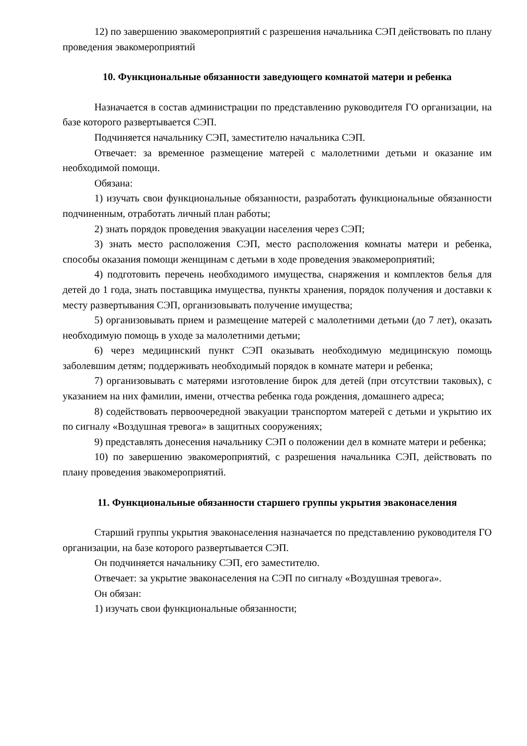12) по завершению эвакомероприятий с разрешения начальника СЭП действовать по плану проведения эвакомероприятий
10. Функциональные обязанности заведующего комнатой матери и ребенка
Назначается в состав администрации по представлению руководителя ГО организации, на базе которого развертывается СЭП.
Подчиняется начальнику СЭП, заместителю начальника СЭП.
Отвечает: за временное размещение матерей с малолетними детьми и оказание им необходимой помощи.
Обязана:
1) изучать свои функциональные обязанности, разработать функциональные обязанности подчиненным, отработать личный план работы;
2) знать порядок проведения эвакуации населения через СЭП;
3) знать место расположения СЭП, место расположения комнаты матери и ребенка, способы оказания помощи женщинам с детьми в ходе проведения эвакомероприятий;
4) подготовить перечень необходимого имущества, снаряжения и комплектов белья для детей до 1 года, знать поставщика имущества, пункты хранения, порядок получения и доставки к месту развертывания СЭП, организовывать получение имущества;
5) организовывать прием и размещение матерей с малолетними детьми (до 7 лет), оказать необходимую помощь в уходе за малолетними детьми;
6) через медицинский пункт СЭП оказывать необходимую медицинскую помощь заболевшим детям; поддерживать необходимый порядок в комнате матери и ребенка;
7) организовывать с матерями изготовление бирок для детей (при отсутствии таковых), с указанием на них фамилии, имени, отчества ребенка года рождения, домашнего адреса;
8) содействовать первоочередной эвакуации транспортом матерей с детьми и укрытию их по сигналу «Воздушная тревога» в защитных сооружениях;
9) представлять донесения начальнику СЭП о положении дел в комнате матери и ребенка;
10) по завершению эвакомероприятий, с разрешения начальника СЭП, действовать по плану проведения эвакомероприятий.
11. Функциональные обязанности старшего группы укрытия эваконаселения
Старший группы укрытия эваконаселения назначается по представлению руководителя ГО организации, на базе которого развертывается СЭП.
Он подчиняется начальнику СЭП, его заместителю.
Отвечает: за укрытие эваконаселения на СЭП по сигналу «Воздушная тревога».
Он обязан:
1) изучать свои функциональные обязанности;